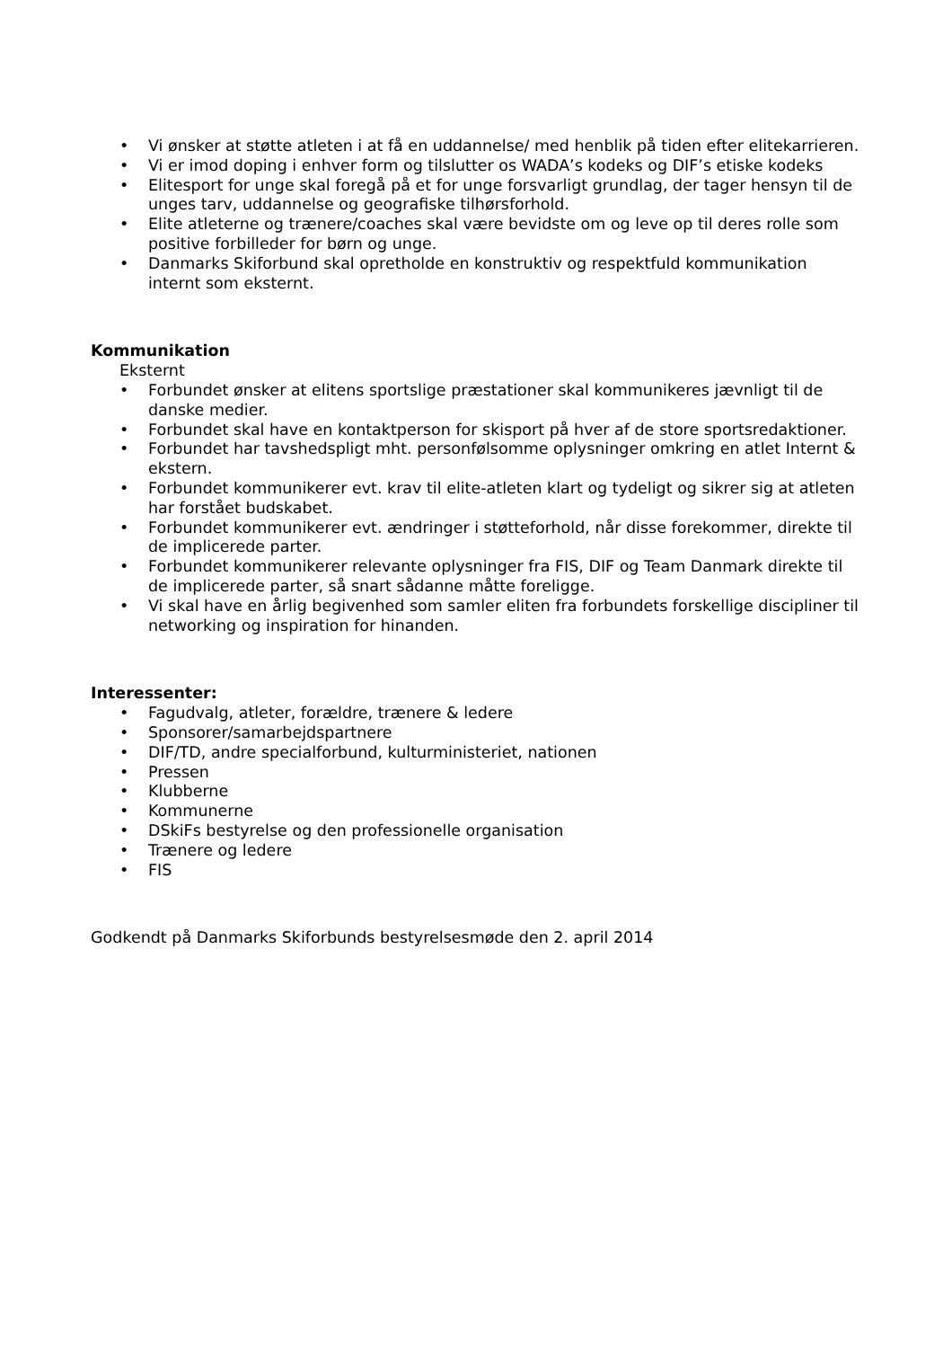• Vi ønsker at støtte atleten i at få en uddannelse/ med henblik på tiden efter elitekarrieren.
• Vi er imod doping i enhver form og tilslutter os WADA’s kodeks og DIF’s etiske kodeks
• Elitesport for unge skal foregå på et for unge forsvarligt grundlag, der tager hensyn til de unges tarv, uddannelse og geografiske tilhørsforhold.
• Elite atleterne og trænere/coaches skal være bevidste om og leve op til deres rolle som positive forbilleder for børn og unge.
• Danmarks Skiforbund skal opretholde en konstruktiv og respektfuld kommunikation internt som eksternt.
Kommunikation
Eksternt
• Forbundet ønsker at elitens sportslige præstationer skal kommunikeres jævnligt til de danske medier.
• Forbundet skal have en kontaktperson for skisport på hver af de store sportsredaktioner.
• Forbundet har tavshedspligt mht. personfølsomme oplysninger omkring en atlet Internt & ekstern.
• Forbundet kommunikerer evt. krav til elite-atleten klart og tydeligt og sikrer sig at atleten har forstået budskabet.
• Forbundet kommunikerer evt. ændringer i støtteforhold, når disse forekommer, direkte til de implicerede parter.
• Forbundet kommunikerer relevante oplysninger fra FIS, DIF og Team Danmark direkte til de implicerede parter, så snart sådanne måtte foreligge.
• Vi skal have en årlig begivenhed som samler eliten fra forbundets forskellige discipliner til networking og inspiration for hinanden.
Interessenter:
• Fagudvalg, atleter, forældre, trænere & ledere
• Sponsorer/samarbejdspartnere
• DIF/TD, andre specialforbund, kulturministeriet, nationen
• Pressen
• Klubberne
• Kommunerne
• DSkiFs bestyrelse og den professionelle organisation
• Trænere og ledere
• FIS
Godkendt på Danmarks Skiforbunds bestyrelsesmøde den 2. april 2014